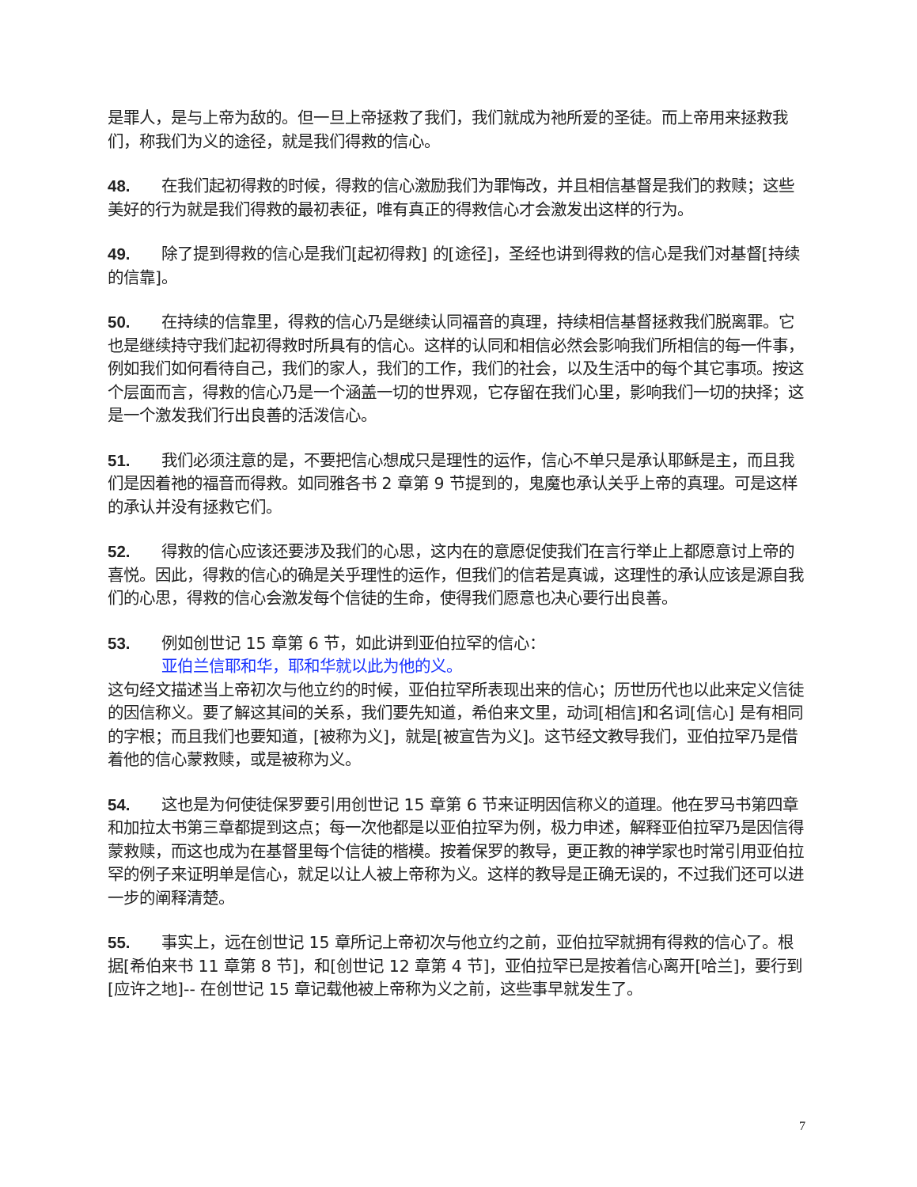是罪人，是与上帝为敌的。但一旦上帝拯救了我们，我们就成为祂所爱的圣徒。而上帝用来拯救我们，称我们为义的途径，就是我们得救的信心。
48. 在我们起初得救的时候，得救的信心激励我们为罪悔改，并且相信基督是我们的救赎；这些美好的行为就是我们得救的最初表征，唯有真正的得救信心才会激发出这样的行为。
49. 除了提到得救的信心是我们[起初得救] 的[途径]，圣经也讲到得救的信心是我们对基督[持续的信靠]。
50. 在持续的信靠里，得救的信心乃是继续认同福音的真理，持续相信基督拯救我们脱离罪。它也是继续持守我们起初得救时所具有的信心。这样的认同和相信必然会影响我们所相信的每一件事，例如我们如何看待自己，我们的家人，我们的工作，我们的社会，以及生活中的每个其它事项。按这个层面而言，得救的信心乃是一个涵盖一切的世界观，它存留在我们心里，影响我们一切的抉择；这是一个激发我们行出良善的活泼信心。
51. 我们必须注意的是，不要把信心想成只是理性的运作，信心不单只是承认耶稣是主，而且我们是因着祂的福音而得救。如同雅各书 2 章第 9 节提到的，鬼魔也承认关乎上帝的真理。可是这样的承认并没有拯救它们。
52. 得救的信心应该还要涉及我们的心思，这内在的意愿促使我们在言行举止上都愿意讨上帝的喜悦。因此，得救的信心的确是关乎理性的运作，但我们的信若是真诚，这理性的承认应该是源自我们的心思，得救的信心会激发每个信徒的生命，使得我们愿意也决心要行出良善。
53. 例如创世记 15 章第 6 节，如此讲到亚伯拉罕的信心：
亚伯兰信耶和华，耶和华就以此为他的义。
这句经文描述当上帝初次与他立约的时候，亚伯拉罕所表现出来的信心；历世历代也以此来定义信徒的因信称义。要了解这其间的关系，我们要先知道，希伯来文里，动词[相信]和名词[信心] 是有相同的字根；而且我们也要知道，[被称为义]，就是[被宣告为义]。这节经文教导我们，亚伯拉罕乃是借着他的信心蒙救赎，或是被称为义。
54. 这也是为何使徒保罗要引用创世记 15 章第 6 节来证明因信称义的道理。他在罗马书第四章和加拉太书第三章都提到这点；每一次他都是以亚伯拉罕为例，极力申述，解释亚伯拉罕乃是因信得蒙救赎，而这也成为在基督里每个信徒的楷模。按着保罗的教导，更正教的神学家也时常引用亚伯拉罕的例子来证明单是信心，就足以让人被上帝称为义。这样的教导是正确无误的，不过我们还可以进一步的阐释清楚。
55. 事实上，远在创世记 15 章所记上帝初次与他立约之前，亚伯拉罕就拥有得救的信心了。根据[希伯来书 11 章第 8 节]，和[创世记 12 章第 4 节]，亚伯拉罕已是按着信心离开[哈兰]，要行到[应许之地]-- 在创世记 15 章记载他被上帝称为义之前，这些事早就发生了。
7